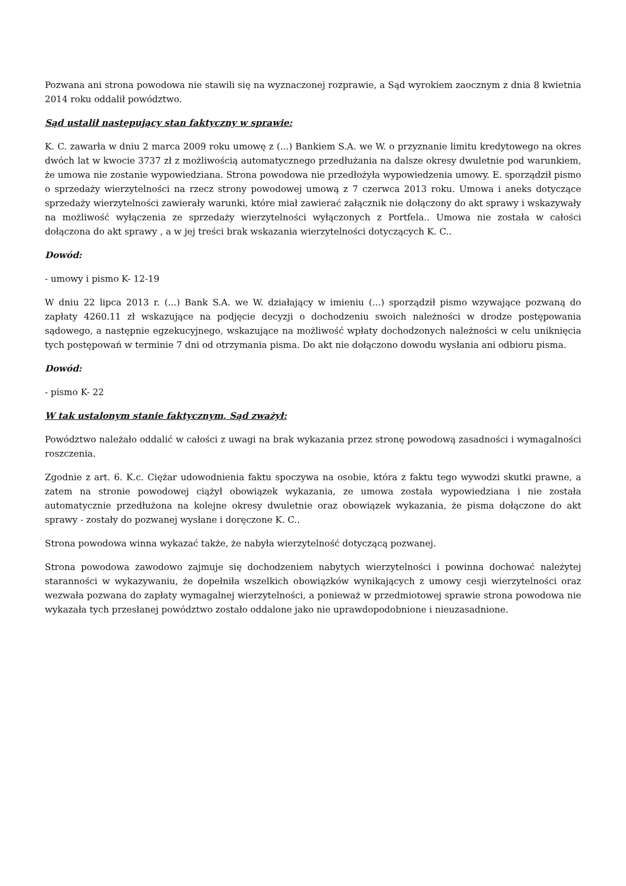Pozwana ani strona powodowa nie stawili się na wyznaczonej rozprawie, a Sąd wyrokiem zaocznym z dnia 8 kwietnia 2014 roku oddalił powództwo.
Sąd ustalił następujący stan faktyczny w sprawie:
K. C. zawarła w dniu 2 marca 2009 roku umowę z (...) Bankiem S.A. we W. o przyznanie limitu kredytowego na okres dwóch lat w kwocie 3737 zł z możliwością automatycznego przedłużania na dalsze okresy dwuletnie pod warunkiem, że umowa nie zostanie wypowiedziana. Strona powodowa nie przedłożyła wypowiedzenia umowy. E. sporządził pismo o sprzedaży wierzytelności na rzecz strony powodowej umową z 7 czerwca 2013 roku. Umowa i aneks dotyczące sprzedaży wierzytelności zawierały warunki, które miał zawierać załącznik nie dołączony do akt sprawy i wskazywały na możliwość wyłączenia ze sprzedaży wierzytelności wyłączonych z Portfela.. Umowa nie została w całości dołączona do akt sprawy , a w jej treści brak wskazania wierzytelności dotyczących K. C..
Dowód:
- umowy i pismo K- 12-19
W dniu 22 lipca 2013 r. (...) Bank S.A. we W. działający w imieniu (...) sporządził pismo wzywające pozwaną do zapłaty 4260.11 zł wskazujące na podjęcie decyzji o dochodzeniu swoich należności w drodze postępowania sądowego, a następnie egzekucyjnego, wskazujące na możliwość wpłaty dochodzonych należności w celu uniknięcia tych postępowań w terminie 7 dni od otrzymania pisma. Do akt nie dołączono dowodu wysłania ani odbioru pisma.
Dowód:
- pismo K- 22
W tak ustalonym stanie faktycznym, Sąd zważył:
Powództwo należało oddalić w całości z uwagi na brak wykazania przez stronę powodową zasadności i wymagalności roszczenia.
Zgodnie z art. 6. K.c. Ciężar udowodnienia faktu spoczywa na osobie, która z faktu tego wywodzi skutki prawne, a zatem na stronie powodowej ciążył obowiązek wykazania, ze umowa została wypowiedziana i nie została automatycznie przedłużona na kolejne okresy dwuletnie oraz obowiązek wykazania, że pisma dołączone do akt sprawy - zostały do pozwanej wysłane i doręczone K. C..
Strona powodowa winna wykazać także, że nabyła wierzytelność dotyczącą pozwanej.
Strona powodowa zawodowo zajmuje się dochodzeniem nabytych wierzytelności i powinna dochować należytej staranności w wykazywaniu, że dopełniła wszelkich obowiązków wynikających z umowy cesji wierzytelności oraz wezwała pozwana do zapłaty wymagalnej wierzytelności, a ponieważ w przedmiotowej sprawie strona powodowa nie wykazała tych przesłanej powództwo zostało oddalone jako nie uprawdopodobnione i nieuzasadnione.